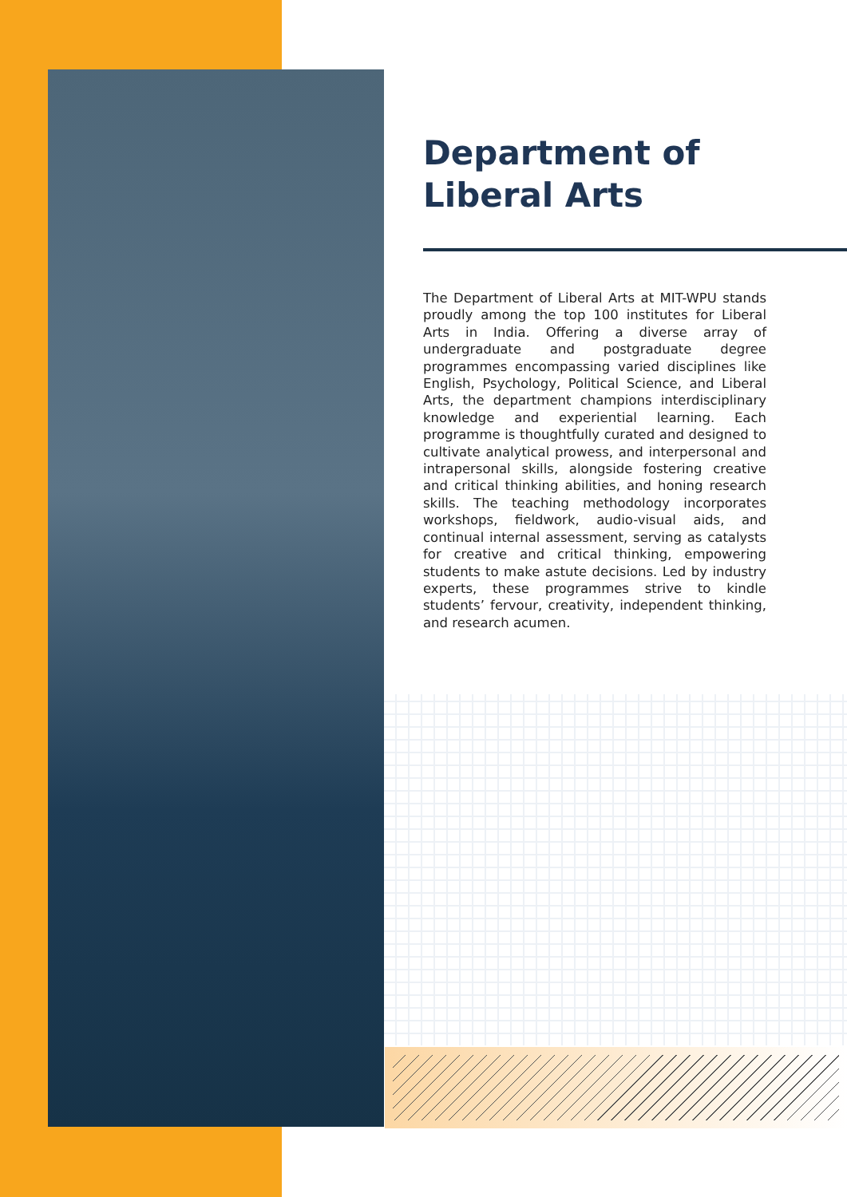Department of
Liberal Arts
The Department of Liberal Arts at MIT-WPU stands proudly among the top 100 institutes for Liberal Arts in India. Offering a diverse array of undergraduate and postgraduate degree programmes encompassing varied disciplines like English, Psychology, Political Science, and Liberal Arts, the department champions interdisciplinary knowledge and experiential learning. Each programme is thoughtfully curated and designed to cultivate analytical prowess, and interpersonal and intrapersonal skills, alongside fostering creative and critical thinking abilities, and honing research skills. The teaching methodology incorporates workshops, fieldwork, audio-visual aids, and continual internal assessment, serving as catalysts for creative and critical thinking, empowering students to make astute decisions. Led by industry experts, these programmes strive to kindle students’ fervour, creativity, independent thinking, and research acumen.